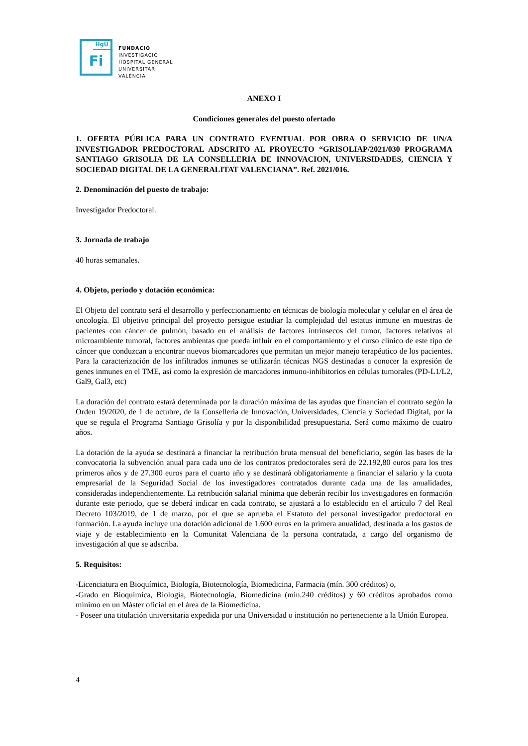HgU
Fi
FUNDACIÓ
INVESTIGACIÓ
HOSPITAL GENERAL
UNIVERSITARI
VALÈNCIA
ANEXO I
Condiciones generales del puesto ofertado
1. OFERTA PÚBLICA PARA UN CONTRATO EVENTUAL POR OBRA O SERVICIO DE UN/A INVESTIGADOR PREDOCTORAL ADSCRITO AL PROYECTO “GRISOLIAP/2021/030 PROGRAMA SANTIAGO GRISOLIA DE LA CONSELLERIA DE INNOVACION, UNIVERSIDADES, CIENCIA Y SOCIEDAD DIGITAL DE LA GENERALITAT VALENCIANA”. Ref. 2021/016.
2. Denominación del puesto de trabajo:
Investigador Predoctoral.
3. Jornada de trabajo
40 horas semanales.
4. Objeto, periodo y dotación económica:
El Objeto del contrato será el desarrollo y perfeccionamiento en técnicas de biología molecular y celular en el área de oncología. El objetivo principal del proyecto persigue estudiar la complejidad del estatus inmune en muestras de pacientes con cáncer de pulmón, basado en el análisis de factores intrínsecos del tumor, factores relativos al microambiente tumoral, factores ambientas que pueda influir en el comportamiento y el curso clínico de este tipo de cáncer que conduzcan a encontrar nuevos biomarcadores que permitan un mejor manejo terapéutico de los pacientes. Para la caracterización de los infiltrados inmunes se utilizarán técnicas NGS destinadas a conocer la expresión de genes inmunes en el TME, así como la expresión de marcadores inmuno-inhibitorios en células tumorales (PD-L1/L2, Gal9, Gal3, etc)
La duración del contrato estará determinada por la duración máxima de las ayudas que financian el contrato según la Orden 19/2020, de 1 de octubre, de la Conselleria de Innovación, Universidades, Ciencia y Sociedad Digital, por la que se regula el Programa Santiago Grisolía y por la disponibilidad presupuestaria. Será como máximo de cuatro años.
La dotación de la ayuda se destinará a financiar la retribución bruta mensual del beneficiario, según las bases de la convocatoria la subvención anual para cada uno de los contratos predoctorales será de 22.192,80 euros para los tres primeros años y de 27.300 euros para el cuarto año y se destinará obligatoriamente a financiar el salario y la cuota empresarial de la Seguridad Social de los investigadores contratados durante cada una de las anualidades, consideradas independientemente. La retribución salarial mínima que deberán recibir los investigadores en formación durante este periodo, que se deberá indicar en cada contrato, se ajustará a lo establecido en el artículo 7 del Real Decreto 103/2019, de 1 de marzo, por el que se aprueba el Estatuto del personal investigador predoctoral en formación. La ayuda incluye una dotación adicional de 1.600 euros en la primera anualidad, destinada a los gastos de viaje y de establecimiento en la Comunitat Valenciana de la persona contratada, a cargo del organismo de investigación al que se adscriba.
5. Requisitos:
-Licenciatura en Bioquímica, Biología, Biotecnología, Biomedicina, Farmacia (mín. 300 créditos) o,
-Grado en Bioquímica, Biología, Biotecnología, Biomedicina (mín.240 créditos) y 60 créditos aprobados como mínimo en un Máster oficial en el área de la Biomedicina.
- Poseer una titulación universitaria expedida por una Universidad o institución no perteneciente a la Unión Europea.
4